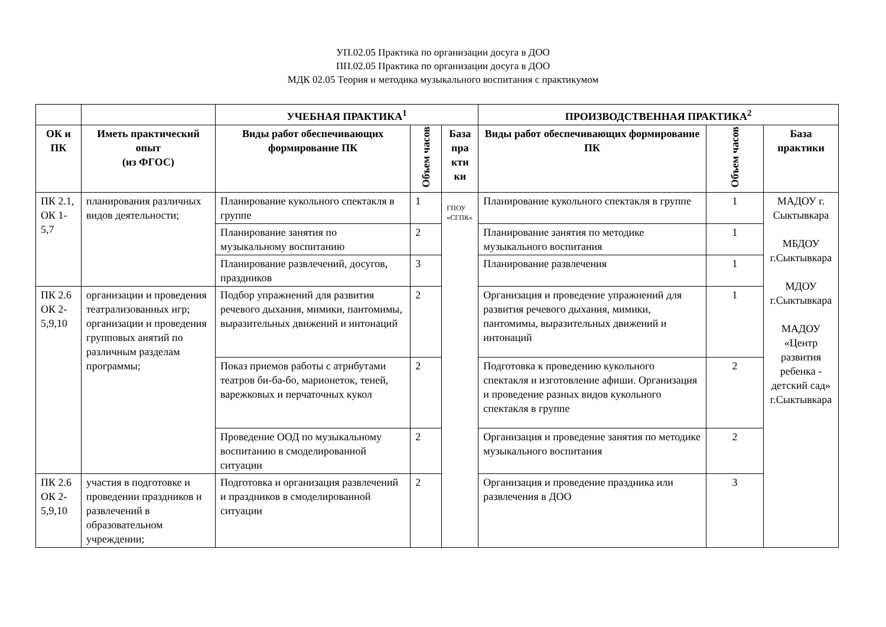УП.02.05 Практика по организации досуга в ДОО
ПП.02.05 Практика по организации досуга в ДОО
МДК 02.05 Теория и методика музыкального воспитания с практикумом
| | | УЧЕБНАЯ ПРАКТИКА<sup>1</sup> | | | ПРОИЗВОДСТВЕННАЯ ПРАКТИКА<sup>2</sup> | | |
| --- | --- | --- | --- | --- | --- | --- | --- |
| ОК и ПК | Иметь практический опыт (из ФГОС) | Виды работ обеспечивающих формирование ПК | Объем часов | База пра кти ки | Виды работ обеспечивающих формирование ПК | Объем часов | База практики |
| ПК 2.1, ОК 1-5,7 | планирования различных видов деятельности; | Планирование кукольного спектакля в группе | 1 | ГПОУ «СГПК» | Планирование кукольного спектакля в группе | 1 | МАДОУ г. Сыктывкара МБДОУ г.Сыктывкара МДОУ г.Сыктывкара МАДОУ «Центр развития ребенка - детский сад» г.Сыктывкара |
| | | Планирование занятия по музыкальному воспитанию | 2 | | Планирование занятия по методике музыкального воспитания | 1 | |
| | | Планирование развлечений, досугов, праздников | 3 | | Планирование развлечения | 1 | |
| ПК 2.6 ОК 2-5,9,10 | организации и проведения театрализованных игр; организации и проведения групповых анятий по различным разделам программы; | Подбор упражнений для развития речевого дыхания, мимики, пантомимы, выразительных движений и интонаций | 2 | | Организация и проведение упражнений для развития речевого дыхания, мимики, пантомимы, выразительных движений и интонаций | 1 | |
| | | Показ приемов работы с атрибутами театров би-ба-бо, марионеток, теней, варежковых и перчаточных кукол | 2 | | Подготовка к проведению кукольного спектакля и изготовление афиши. Организация и проведение разных видов кукольного спектакля в группе | 2 | |
| | | Проведение ООД по музыкальному воспитанию в смоделированной ситуации | 2 | | Организация и проведение занятия по методике музыкального воспитания | 2 | |
| ПК 2.6 ОК 2-5,9,10 | участия в подготовке и проведении праздников и развлечений в образовательном учреждении; | Подготовка и организация развлечений и праздников в смоделированной ситуации | 2 | | Организация и проведение праздника или развлечения в ДОО | 3 | |